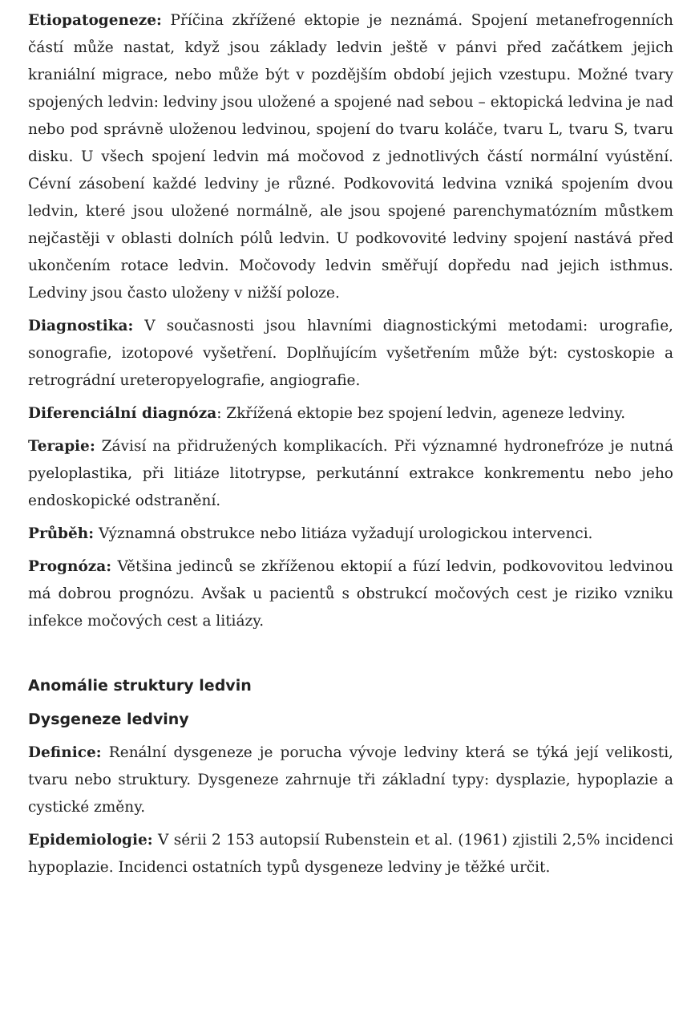Etiopatogeneze: Příčina zkřížené ektopie je neznámá. Spojení metanefrogenních částí může nastat, když jsou základy ledvin ještě v pánvi před začátkem jejich kraniální migrace, nebo může být v pozdějším období jejich vzestupu. Možné tvary spojených ledvin: ledviny jsou uložené a spojené nad sebou – ektopická ledvina je nad nebo pod správně uloženou ledvinou, spojení do tvaru koláče, tvaru L, tvaru S, tvaru disku. U všech spojení ledvin má močovod z jednotlivých částí normální vyústění. Cévní zásobení každé ledviny je různé. Podkovovitá ledvina vzniká spojením dvou ledvin, které jsou uložené normálně, ale jsou spojené parenchymatózním můstkem nejčastěji v oblasti dolních pólů ledvin. U podkovovité ledviny spojení nastává před ukončením rotace ledvin. Močovody ledvin směřují dopředu nad jejich isthmus. Ledviny jsou často uloženy v nižší poloze.
Diagnostika: V současnosti jsou hlavními diagnostickými metodami: urografie, sonografie, izotopové vyšetření. Doplňujícím vyšetřením může být: cystoskopie a retrográdní ureteropyelografie, angiografie.
Diferenciální diagnóza: Zkřížená ektopie bez spojení ledvin, ageneze ledviny.
Terapie: Závisí na přidružených komplikacích. Při významné hydronefróze je nutná pyeloplastika, při litiáze litotrypse, perkutánní extrakce konkrementu nebo jeho endoskopické odstranění.
Průběh: Významná obstrukce nebo litiáza vyžadují urologickou intervenci.
Prognóza: Většina jedinců se zkříženou ektopií a fúzí ledvin, podkovovitou ledvinou má dobrou prognózu. Avšak u pacientů s obstrukcí močových cest je riziko vzniku infekce močových cest a litiázy.
Anomálie struktury ledvin
Dysgeneze ledviny
Definice: Renální dysgeneze je porucha vývoje ledviny která se týká její velikosti, tvaru nebo struktury. Dysgeneze zahrnuje tři základní typy: dysplazie, hypoplazie a cystické změny.
Epidemiologie: V sérii 2 153 autopsií Rubenstein et al. (1961) zjistili 2,5% incidenci hypoplazie. Incidenci ostatních typů dysgeneze ledviny je těžké určit.